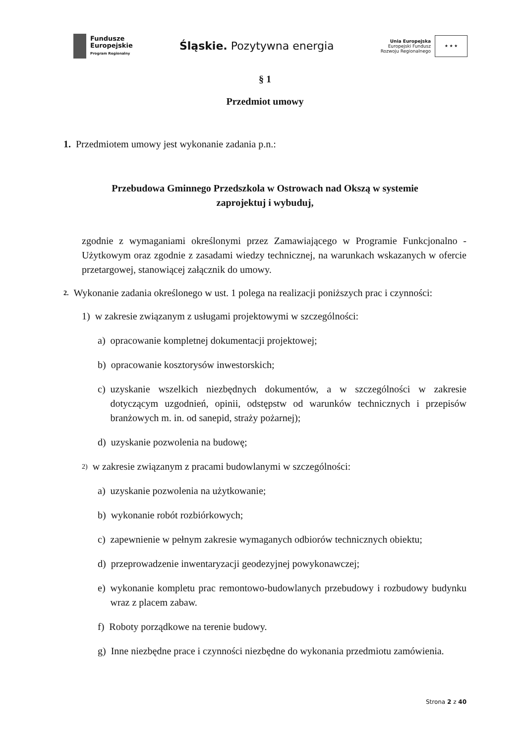Fundusze
Europejskie
Program Regionalny
Śląskie. Pozytywna energia
Unia Europejska
Europejski Fundusz
Rozwoju Regionalnego
★ ★ ★
§ 1
Przedmiot umowy
1. Przedmiotem umowy jest wykonanie zadania p.n.:
Przebudowa Gminnego Przedszkola w Ostrowach nad Okszą w systemie
zaprojektuj i wybuduj,
zgodnie z wymaganiami określonymi przez Zamawiającego w Programie Funkcjonalno - Użytkowym oraz zgodnie z zasadami wiedzy technicznej, na warunkach wskazanych w ofercie przetargowej, stanowiącej załącznik do umowy.
2. Wykonanie zadania określonego w ust. 1 polega na realizacji poniższych prac i czynności:
1) w zakresie związanym z usługami projektowymi w szczególności:
a) opracowanie kompletnej dokumentacji projektowej;
b) opracowanie kosztorysów inwestorskich;
c) uzyskanie wszelkich niezbędnych dokumentów, a w szczególności w zakresie dotyczącym uzgodnień, opinii, odstępstw od warunków technicznych i przepisów branżowych m. in. od sanepid, straży pożarnej);
d) uzyskanie pozwolenia na budowę;
2) w zakresie związanym z pracami budowlanymi w szczególności:
a) uzyskanie pozwolenia na użytkowanie;
b) wykonanie robót rozbiórkowych;
c) zapewnienie w pełnym zakresie wymaganych odbiorów technicznych obiektu;
d) przeprowadzenie inwentaryzacji geodezyjnej powykonawczej;
e) wykonanie kompletu prac remontowo-budowlanych przebudowy i rozbudowy budynku wraz z placem zabaw.
f) Roboty porządkowe na terenie budowy.
g) Inne niezbędne prace i czynności niezbędne do wykonania przedmiotu zamówienia.
Strona 2 z 40